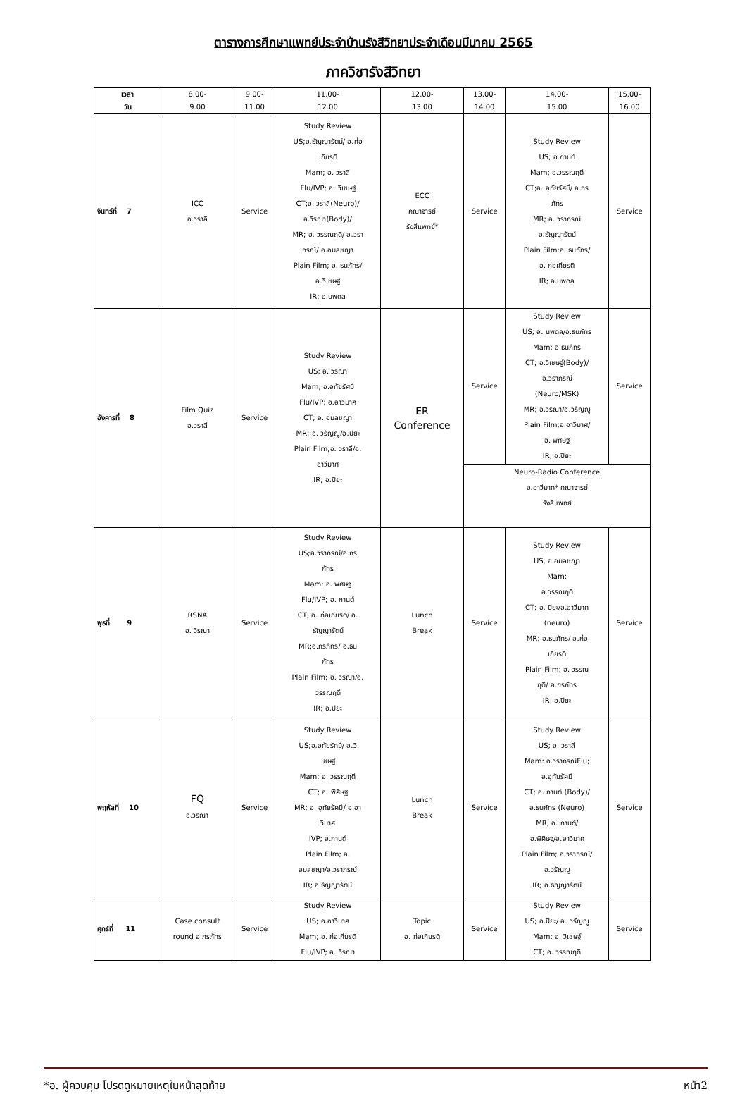ตารางการศึกษาแพทย์ประจำบ้านรังสีวิทยาประจำเดือนมีนาคม 2565
ภาควิชารังสีวิทยา
| เวลา วัน | 8.00- 9.00 | 9.00- 11.00 | 11.00- 12.00 | 12.00- 13.00 | 13.00- 14.00 | 14.00- 15.00 | 15.00- 16.00 |
| --- | --- | --- | --- | --- | --- | --- | --- |
| จันทร์ที่ 7 | ICC อ.วราลี | Service | Study Review US;อ.ธัญญารัตน์/ อ.ก่อ เกียรติ Mam; อ. วราลี Flu/IVP; อ. วิเชษฐ์ CT;อ. วราลี(Neuro)/ อ.วิรณา(Body)/ MR; อ. วรรณฤดี/ อ.วรา ภรณ์/ อ.อมลชญา Plain Film; อ. ธนภัทร/ อ.วิเชษฐ์ IR; อ.นพดล | ECC คณาจารย์ รังสีแพทย์* | Service | Study Review US; อ.กานต์ Mam; อ.วรรณฤดี CT;อ. อุทัยรัศมิ์/ อ.ภร ภัทร MR; อ. วราภรณ์ อ.ธัญญารัตน์ Plain Film;อ. ธนภัทร/ อ. ก่อเกียรติ IR; อ.นพดล | Service |
| อังคารที่ 8 | Film Quiz อ.วราลี | Service | Study Review US; อ. วิรณา Mam; อ.อุทัยรัศมิ์ Flu/IVP; อ.อาวีมาศ CT; อ. อมลชญา MR; อ. วรัญญู/อ.ปิยะ Plain Film;อ. วราลี/อ. อาวีมาศ IR; อ.ปิยะ | ER Conference | Service | Study Review US; อ. นพดล/อ.ธนภัทร Mam; อ.ธนภัทร CT; อ.วิเชษฐ์(Body)/ อ.วราภรณ์ (Neuro/MSK) MR; อ.วิรณา/อ.วรัญญู Plain Film;อ.อาวีมาศ/ อ. พิศิษฐ IR; อ.ปิยะ | Service |
| | | | | | Neuro-Radio Conference อ.อาวีมาศ* คณาจารย์ รังสีแพทย์ | | |
| พุธที่ 9 | RSNA อ. วิรณา | Service | Study Review US;อ.วราภรณ์/อ.ภร ภัทร Mam; อ. พิศิษฐ Flu/IVP; อ. กานต์ CT; อ. ก่อเกียรติ/ อ. ธัญญารัตน์ MR;อ.ภรภัทร/ อ.ธน ภัทร Plain Film; อ. วิรณา/อ. วรรณฤดี IR; อ.ปิยะ | Lunch Break | Service | Study Review US; อ.อมลชญา Mam: อ.วรรณฤดี CT; อ. ปิยะ/อ.อาวีมาศ (neuro) MR; อ.ธนภัทร/ อ.ก่อ เกียรติ Plain Film; อ. วรรณ ฤดี/ อ.ภรภัทร IR; อ.ปิยะ | Service |
| พฤหัสที่ 10 | FQ อ.วิรณา | Service | Study Review US;อ.อุทัยรัศมิ์/ อ.วิ เชษฐ์ Mam; อ. วรรณฤดี CT; อ. พิศิษฐ MR; อ. อุทัยรัศมิ์/ อ.อา วีมาศ IVP; อ.กานต์ Plain Film; อ. อมลชญา/อ.วราภรณ์ IR; อ.ธัญญารัตน์ | Lunch Break | Service | Study Review US; อ. วราลี Mam: อ.วราภรณ์Flu; อ.อุทัยรัศมิ์ CT; อ. กานต์ (Body)/ อ.ธนภัทร (Neuro) MR; อ. กานต์/ อ.พิศิษฐ/อ.อาวีมาศ Plain Film; อ.วราภรณ์/ อ.วรัญญู IR; อ.ธัญญารัตน์ | Service |
| ศุกร์ที่ 11 | Case consult round อ.ภรภัทร | Service | Study Review US; อ.อาวีมาศ Mam; อ. ก่อเกียรติ Flu/IVP; อ. วิรณา | Topic อ. ก่อเกียรติ | Service | Study Review US; อ.ปิยะ/ อ. วรัญญู Mam: อ. วิเชษฐ์ CT; อ. วรรณฤดี | Service |
*อ. ผู้ควบคุม โปรดดูหมายเหตุในหน้าสุดท้าย หน้า2